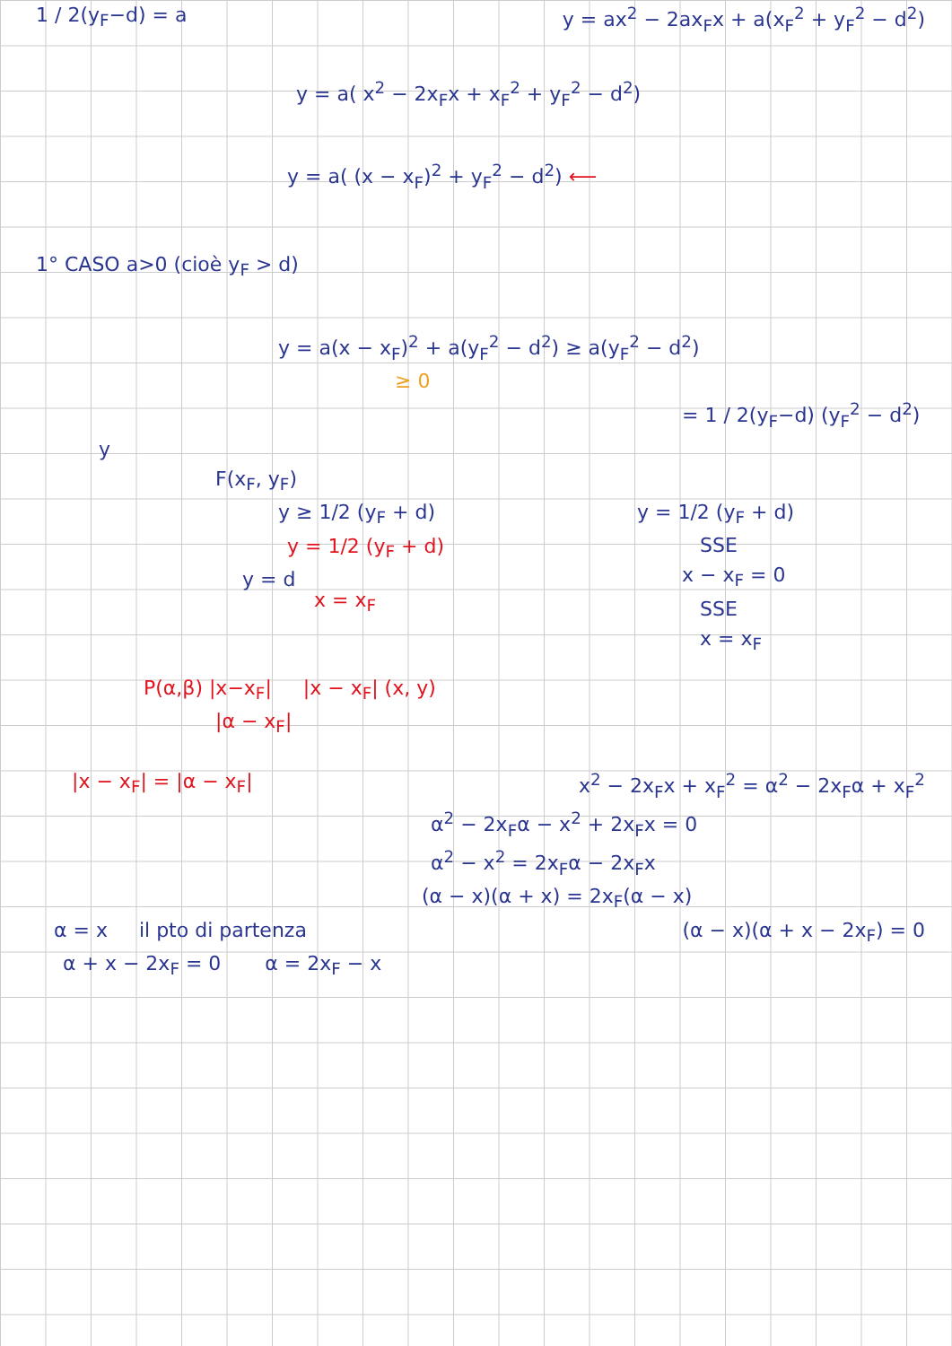1 / 2(y<sub>F</sub>−d) = a y = ax<sup>2</sup> − 2ax<sub>F</sub>x + a(x<sub>F</sub><sup>2</sup> + y<sub>F</sub><sup>2</sup> − d<sup>2</sup>)
y = a( x<sup>2</sup> − 2x<sub>F</sub>x + x<sub>F</sub><sup>2</sup> + y<sub>F</sub><sup>2</sup> − d<sup>2</sup>)
y = a( (x − x<sub>F</sub>)<sup>2</sup> + y<sub>F</sub><sup>2</sup> − d<sup>2</sup>) ⟵
1° CASO a>0 (cioè y<sub>F</sub> > d)
y = a(x − x<sub>F</sub>)<sup>2</sup> + a(y<sub>F</sub><sup>2</sup> − d<sup>2</sup>) ≥ a(y<sub>F</sub><sup>2</sup> − d<sup>2</sup>)
≥ 0
= 1 / 2(y<sub>F</sub>−d) (y<sub>F</sub><sup>2</sup> − d<sup>2</sup>)
y
F(x<sub>F</sub>, y<sub>F</sub>)
y ≥ 1/2 (y<sub>F</sub> + d)
y = 1/2 (y<sub>F</sub> + d)
y = d
y = 1/2 (y<sub>F</sub> + d)
SSE
x − x<sub>F</sub> = 0
SSE
x = x<sub>F</sub>
x = x<sub>F</sub>
P(α,β) |x−x<sub>F</sub>| |x − x<sub>F</sub>| (x, y)
|α − x<sub>F</sub>|
|x − x<sub>F</sub>| = |α − x<sub>F</sub>| x<sup>2</sup> − 2x<sub>F</sub>x + x<sub>F</sub><sup>2</sup> = α<sup>2</sup> − 2x<sub>F</sub>α + x<sub>F</sub><sup>2</sup>
α<sup>2</sup> − 2x<sub>F</sub>α − x<sup>2</sup> + 2x<sub>F</sub>x = 0
α<sup>2</sup> − x<sup>2</sup> = 2x<sub>F</sub>α − 2x<sub>F</sub>x
(α − x)(α + x) = 2x<sub>F</sub>(α − x)
α = x il pto di partenza (α − x)(α + x − 2x<sub>F</sub>) = 0
α + x − 2x<sub>F</sub> = 0 α = 2x<sub>F</sub> − x